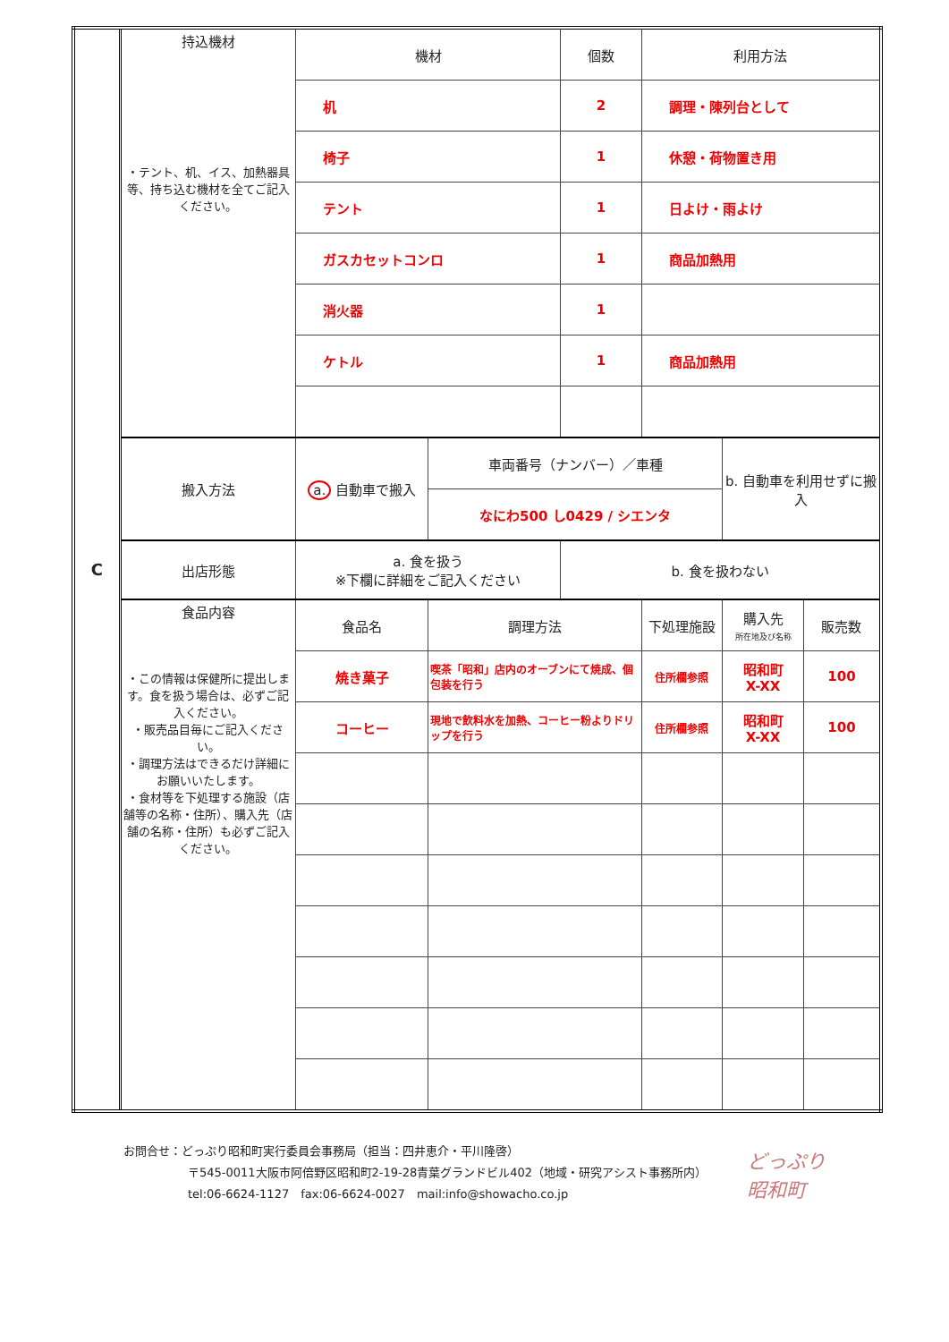| C | 持込機材 ・テント、机、イス、加熱器具等、持ち込む機材を全てご記入ください。 | 機材 | | 個数 | 利用方法 | | |
| | | 机 | | 2 | 調理・陳列台として | | |
| | | 椅子 | | 1 | 休憩・荷物置き用 | | |
| | | テント | | 1 | 日よけ・雨よけ | | |
| | | ガスカセットコンロ | | 1 | 商品加熱用 | | |
| | | 消火器 | | 1 | | | |
| | | ケトル | | 1 | 商品加熱用 | | |
| | 搬入方法 | a. 自動車で搬入 | 車両番号（ナンバー）／車種 | | | b. 自動車を利用せずに搬入 | |
| | | | なにわ500 し0429 / シエンタ | | | | |
| | 出店形態 | a. 食を扱う ※下欄に詳細をご記入ください | | b. 食を扱わない | | | |
| | 食品内容 ・この情報は保健所に提出します。食を扱う場合は、必ずご記入ください。 ・販売品目毎にご記入ください。 ・調理方法はできるだけ詳細にお願いいたします。 ・食材等を下処理する施設（店舗等の名称・住所）、購入先（店舗の名称・住所）も必ずご記入ください。 | 食品名 | 調理方法 | | 下処理施設 | 購入先 所在地及び名称 | 販売数 |
| | | 焼き菓子 | 喫茶「昭和」店内のオーブンにて焼成、個包装を行う | | 住所欄参照 | 昭和町 X-XX | 100 |
| | | コーヒー | 現地で飲料水を加熱、コーヒー粉よりドリップを行う | | 住所欄参照 | 昭和町 X-XX | 100 |
お問合せ：どっぷり昭和町実行委員会事務局（担当：四井恵介・平川隆啓）
〒545-0011大阪市阿倍野区昭和町2-19-28青葉グランドビル402（地域・研究アシスト事務所内）
tel:06-6624-1127　fax:06-6624-0027　mail:info@showacho.co.jp
どっぷり
昭和町